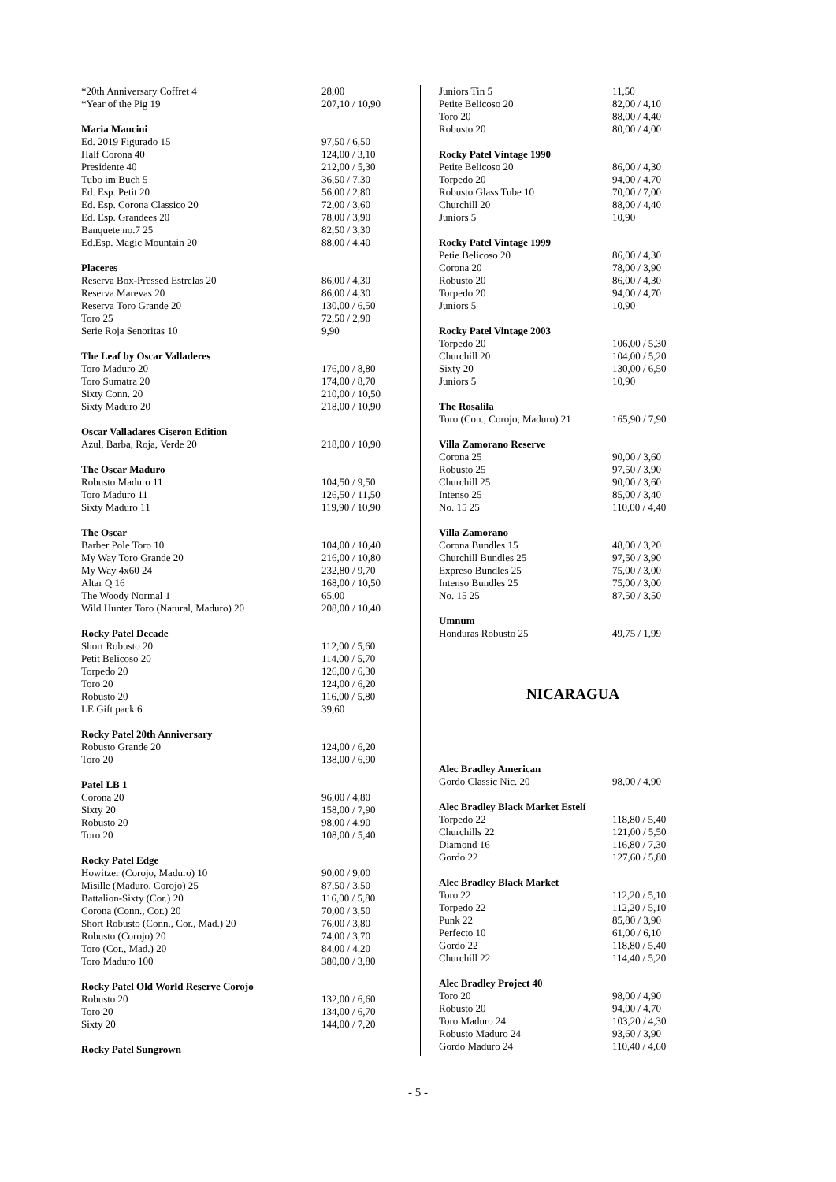| *20th Anniversary Coffret 4 | 28,00 |
| *Year of the Pig 19 | 207,10 / 10,90 |
| Maria Mancini | |
| Ed. 2019 Figurado 15 | 97,50 / 6,50 |
| Half Corona 40 | 124,00 / 3,10 |
| Presidente 40 | 212,00 / 5,30 |
| Tubo im Buch 5 | 36,50 / 7,30 |
| Ed. Esp. Petit 20 | 56,00 / 2,80 |
| Ed. Esp. Corona Classico 20 | 72,00 / 3,60 |
| Ed. Esp. Grandees 20 | 78,00 / 3,90 |
| Banquete no.7 25 | 82,50 / 3,30 |
| Ed.Esp. Magic Mountain 20 | 88,00 / 4,40 |
| Placeres | |
| Reserva Box-Pressed Estrelas 20 | 86,00 / 4,30 |
| Reserva Marevas 20 | 86,00 / 4,30 |
| Reserva Toro Grande 20 | 130,00 / 6,50 |
| Toro 25 | 72,50 / 2,90 |
| Serie Roja Senoritas 10 | 9,90 |
| The Leaf by Oscar Valladeres | |
| Toro Maduro 20 | 176,00 / 8,80 |
| Toro Sumatra 20 | 174,00 / 8,70 |
| Sixty Conn. 20 | 210,00 / 10,50 |
| Sixty Maduro 20 | 218,00 / 10,90 |
| Oscar Valladares Ciseron Edition | |
| Azul, Barba, Roja, Verde 20 | 218,00 / 10,90 |
| The Oscar Maduro | |
| Robusto Maduro 11 | 104,50 / 9,50 |
| Toro Maduro 11 | 126,50 / 11,50 |
| Sixty Maduro 11 | 119,90 / 10,90 |
| The Oscar | |
| Barber Pole Toro 10 | 104,00 / 10,40 |
| My Way Toro Grande 20 | 216,00 / 10,80 |
| My Way 4x60 24 | 232,80 / 9,70 |
| Altar Q 16 | 168,00 / 10,50 |
| The Woody Normal 1 | 65,00 |
| Wild Hunter Toro (Natural, Maduro) 20 | 208,00 / 10,40 |
| Rocky Patel Decade | |
| Short Robusto 20 | 112,00 / 5,60 |
| Petit Belicoso 20 | 114,00 / 5,70 |
| Torpedo 20 | 126,00 / 6,30 |
| Toro 20 | 124,00 / 6,20 |
| Robusto 20 | 116,00 / 5,80 |
| LE Gift pack 6 | 39,60 |
| Rocky Patel 20th Anniversary | |
| Robusto Grande 20 | 124,00 / 6,20 |
| Toro 20 | 138,00 / 6,90 |
| Patel LB 1 | |
| Corona 20 | 96,00 / 4,80 |
| Sixty 20 | 158,00 / 7,90 |
| Robusto 20 | 98,00 / 4,90 |
| Toro 20 | 108,00 / 5,40 |
| Rocky Patel Edge | |
| Howitzer (Corojo, Maduro) 10 | 90,00 / 9,00 |
| Misille (Maduro, Corojo) 25 | 87,50 / 3,50 |
| Battalion-Sixty (Cor.) 20 | 116,00 / 5,80 |
| Corona (Conn., Cor.) 20 | 70,00 / 3,50 |
| Short Robusto (Conn., Cor., Mad.) 20 | 76,00 / 3,80 |
| Robusto (Corojo) 20 | 74,00 / 3,70 |
| Toro (Cor., Mad.) 20 | 84,00 / 4,20 |
| Toro Maduro 100 | 380,00 / 3,80 |
| Rocky Patel Old World Reserve Corojo | |
| Robusto 20 | 132,00 / 6,60 |
| Toro 20 | 134,00 / 6,70 |
| Sixty 20 | 144,00 / 7,20 |
| Rocky Patel Sungrown | |
| Juniors Tin 5 | 11,50 |
| Petite Belicoso 20 | 82,00 / 4,10 |
| Toro 20 | 88,00 / 4,40 |
| Robusto 20 | 80,00 / 4,00 |
| Rocky Patel Vintage 1990 | |
| Petite Belicoso 20 | 86,00 / 4,30 |
| Torpedo 20 | 94,00 / 4,70 |
| Robusto Glass Tube 10 | 70,00 / 7,00 |
| Churchill 20 | 88,00 / 4,40 |
| Juniors 5 | 10,90 |
| Rocky Patel Vintage 1999 | |
| Petie Belicoso 20 | 86,00 / 4,30 |
| Corona 20 | 78,00 / 3,90 |
| Robusto 20 | 86,00 / 4,30 |
| Torpedo 20 | 94,00 / 4,70 |
| Juniors 5 | 10,90 |
| Rocky Patel Vintage 2003 | |
| Torpedo 20 | 106,00 / 5,30 |
| Churchill 20 | 104,00 / 5,20 |
| Sixty 20 | 130,00 / 6,50 |
| Juniors 5 | 10,90 |
| The Rosalila | |
| Toro (Con., Corojo, Maduro) 21 | 165,90 / 7,90 |
| Villa Zamorano Reserve | |
| Corona 25 | 90,00 / 3,60 |
| Robusto 25 | 97,50 / 3,90 |
| Churchill 25 | 90,00 / 3,60 |
| Intenso 25 | 85,00 / 3,40 |
| No. 15 25 | 110,00 / 4,40 |
| Villa Zamorano | |
| Corona Bundles 15 | 48,00 / 3,20 |
| Churchill Bundles 25 | 97,50 / 3,90 |
| Expreso Bundles 25 | 75,00 / 3,00 |
| Intenso Bundles 25 | 75,00 / 3,00 |
| No. 15 25 | 87,50 / 3,50 |
| Umnum | |
| Honduras Robusto 25 | 49,75 / 1,99 |
NICARAGUA
| Alec Bradley American | |
| Gordo Classic Nic. 20 | 98,00 / 4,90 |
| Alec Bradley Black Market Estelí | |
| Torpedo 22 | 118,80 / 5,40 |
| Churchills 22 | 121,00 / 5,50 |
| Diamond 16 | 116,80 / 7,30 |
| Gordo 22 | 127,60 / 5,80 |
| Alec Bradley Black Market | |
| Toro 22 | 112,20 / 5,10 |
| Torpedo 22 | 112,20 / 5,10 |
| Punk 22 | 85,80 / 3,90 |
| Perfecto 10 | 61,00 / 6,10 |
| Gordo 22 | 118,80 / 5,40 |
| Churchill 22 | 114,40 / 5,20 |
| Alec Bradley Project 40 | |
| Toro 20 | 98,00 / 4,90 |
| Robusto 20 | 94,00 / 4,70 |
| Toro Maduro 24 | 103,20 / 4,30 |
| Robusto Maduro 24 | 93,60 / 3,90 |
| Gordo Maduro 24 | 110,40 / 4,60 |
- 5 -